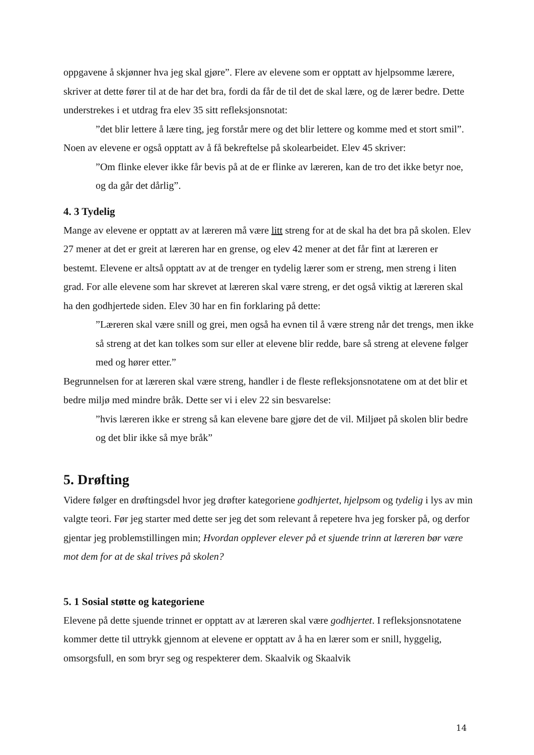oppgavene å skjønner hva jeg skal gjøre”. Flere av elevene som er opptatt av hjelpsomme lærere, skriver at dette fører til at de har det bra, fordi da får de til det de skal lære, og de lærer bedre. Dette understrekes i et utdrag fra elev 35 sitt refleksjonsnotat:
”det blir lettere å lære ting, jeg forstår mere og det blir lettere og komme med et stort smil”.
Noen av elevene er også opptatt av å få bekreftelse på skolearbeidet. Elev 45 skriver:
”Om flinke elever ikke får bevis på at de er flinke av læreren, kan de tro det ikke betyr noe, og da går det dårlig”.
4. 3 Tydelig
Mange av elevene er opptatt av at læreren må være litt streng for at de skal ha det bra på skolen. Elev 27 mener at det er greit at læreren har en grense, og elev 42 mener at det får fint at læreren er bestemt. Elevene er altså opptatt av at de trenger en tydelig lærer som er streng, men streng i liten grad. For alle elevene som har skrevet at læreren skal være streng, er det også viktig at læreren skal ha den godhjertede siden. Elev 30 har en fin forklaring på dette:
”Læreren skal være snill og grei, men også ha evnen til å være streng når det trengs, men ikke så streng at det kan tolkes som sur eller at elevene blir redde, bare så streng at elevene følger med og hører etter.”
Begrunnelsen for at læreren skal være streng, handler i de fleste refleksjonsnotatene om at det blir et bedre miljø med mindre bråk. Dette ser vi i elev 22 sin besvarelse:
”hvis læreren ikke er streng så kan elevene bare gjøre det de vil. Miljøet på skolen blir bedre og det blir ikke så mye bråk”
5. Drøfting
Videre følger en drøftingsdel hvor jeg drøfter kategoriene godhjertet, hjelpsom og tydelig i lys av min valgte teori. Før jeg starter med dette ser jeg det som relevant å repetere hva jeg forsker på, og derfor gjentar jeg problemstillingen min; Hvordan opplever elever på et sjuende trinn at læreren bør være mot dem for at de skal trives på skolen?
5. 1 Sosial støtte og kategoriene
Elevene på dette sjuende trinnet er opptatt av at læreren skal være godhjertet. I refleksjonsnotatene kommer dette til uttrykk gjennom at elevene er opptatt av å ha en lærer som er snill, hyggelig, omsorgsfull, en som bryr seg og respekterer dem. Skaalvik og Skaalvik
14